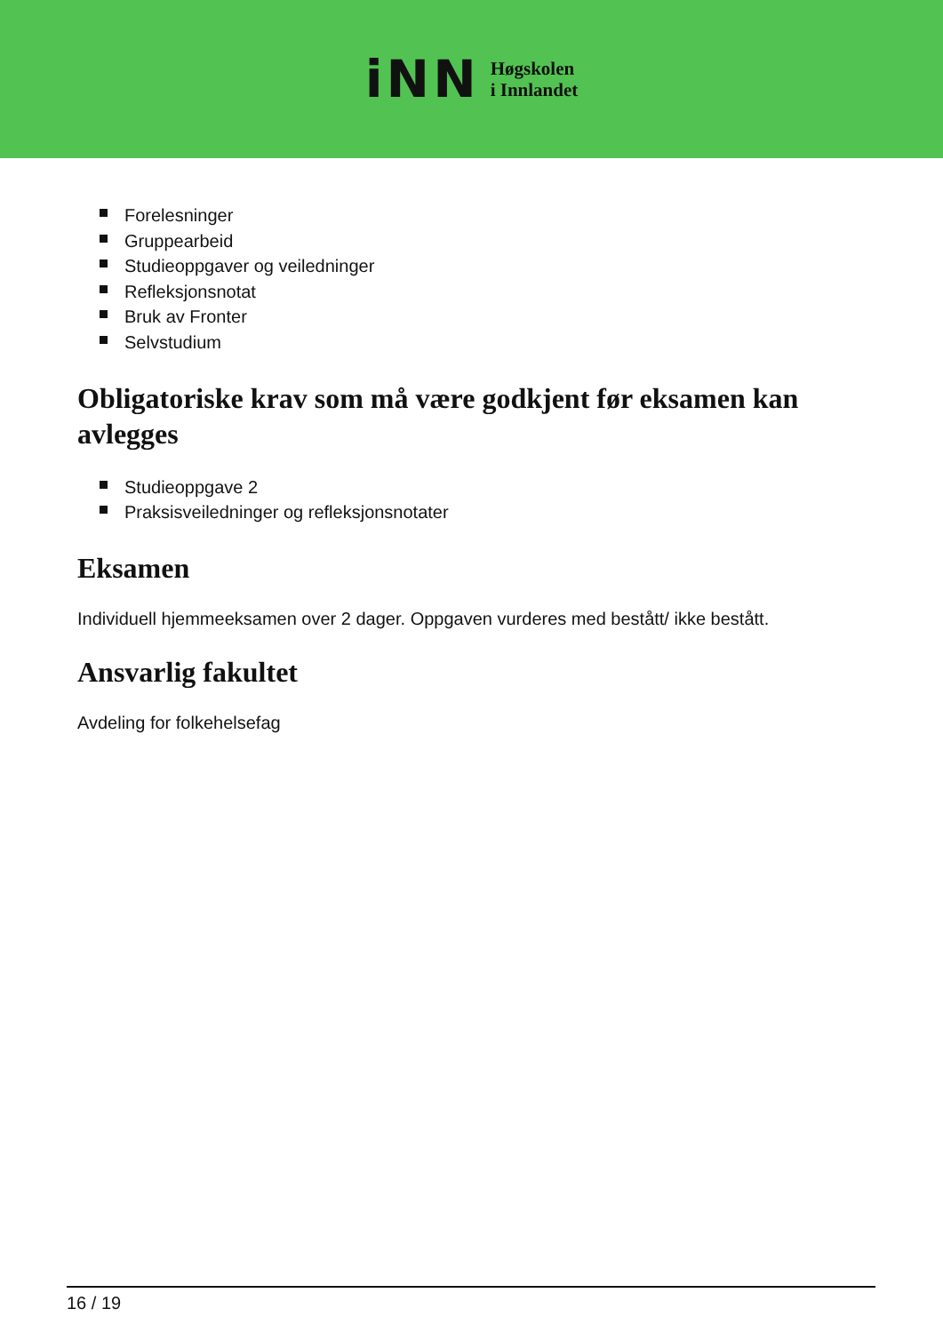iNN
Høgskolen
i Innlandet
Forelesninger
Gruppearbeid
Studieoppgaver og veiledninger
Refleksjonsnotat
Bruk av Fronter
Selvstudium
Obligatoriske krav som må være godkjent før eksamen kan avlegges
Studieoppgave 2
Praksisveiledninger og refleksjonsnotater
Eksamen
Individuell hjemmeeksamen over 2 dager. Oppgaven vurderes med bestått/ ikke bestått.
Ansvarlig fakultet
Avdeling for folkehelsefag
16 / 19